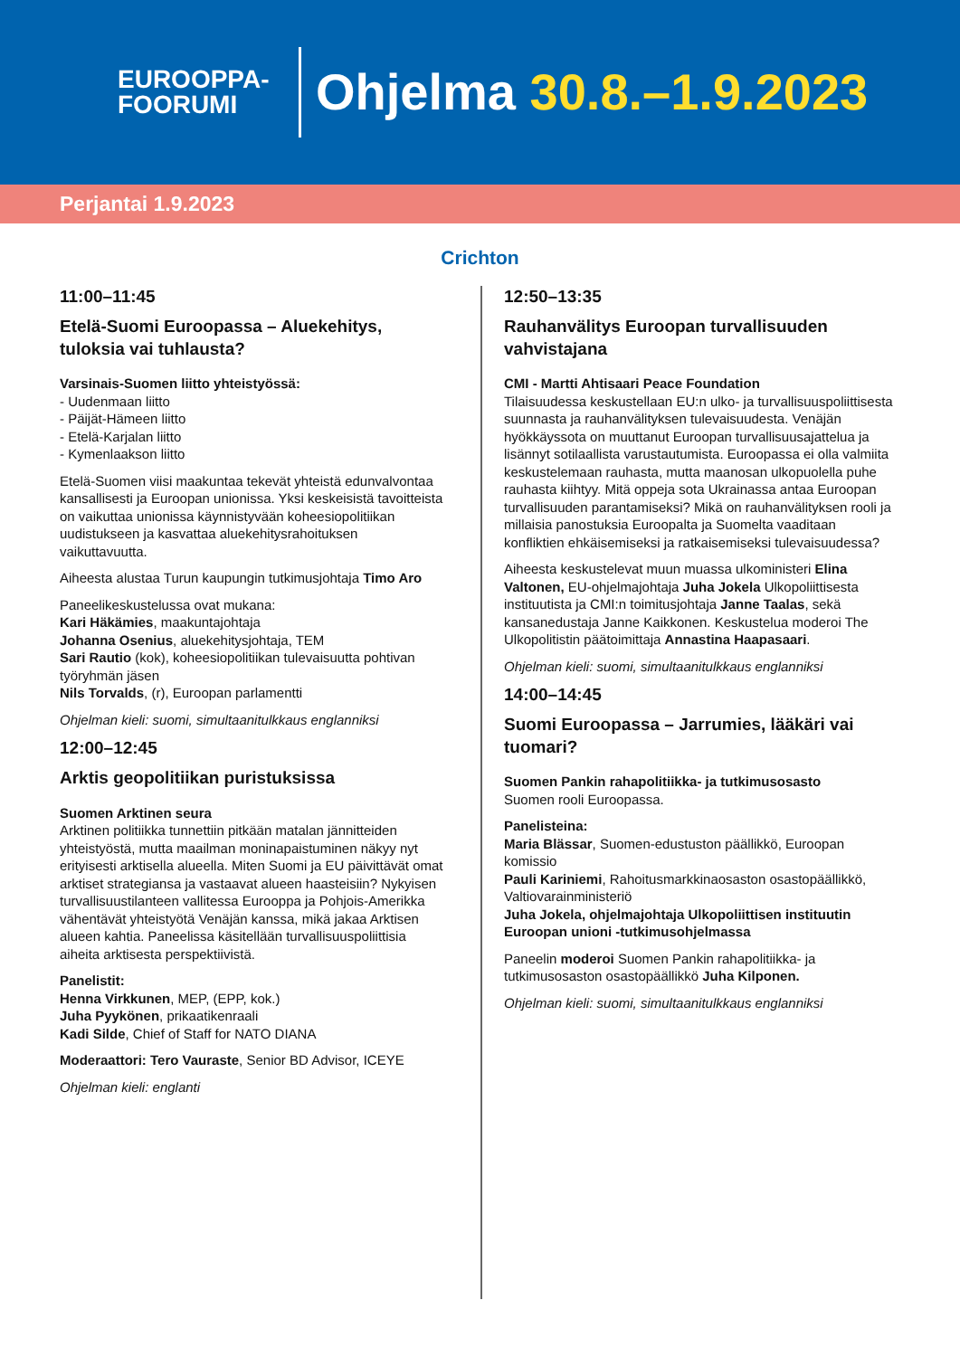EUROOPPA-
FOORUMI
Ohjelma 30.8.–1.9.2023
Perjantai 1.9.2023
Crichton
11:00–11:45
Etelä-Suomi Euroopassa – Aluekehitys, tuloksia vai tuhlausta?
Varsinais-Suomen liitto yhteistyössä:
- Uudenmaan liitto
- Päijät-Hämeen liitto
- Etelä-Karjalan liitto
- Kymenlaakson liitto
Etelä-Suomen viisi maakuntaa tekevät yhteistä edunvalvontaa kansallisesti ja Euroopan unionissa. Yksi keskeisistä tavoitteista on vaikuttaa unionissa käynnistyvään koheesiopolitiikan uudistukseen ja kasvattaa aluekehitysrahoituksen vaikuttavuutta.
Aiheesta alustaa Turun kaupungin tutkimusjohtaja Timo Aro
Paneelikeskustelussa ovat mukana:
Kari Häkämies, maakuntajohtaja
Johanna Osenius, aluekehitysjohtaja, TEM
Sari Rautio (kok), koheesiopolitiikan tulevaisuutta pohtivan työryhmän jäsen
Nils Torvalds, (r), Euroopan parlamentti
Ohjelman kieli: suomi, simultaanitulkkaus englanniksi
12:00–12:45
Arktis geopolitiikan puristuksissa
Suomen Arktinen seura
Arktinen politiikka tunnettiin pitkään matalan jännitteiden yhteistyöstä, mutta maailman moninapaistuminen näkyy nyt erityisesti arktisella alueella. Miten Suomi ja EU päivittävät omat arktiset strategiansa ja vastaavat alueen haasteisiin? Nykyisen turvallisuustilanteen vallitessa Eurooppa ja Pohjois-Amerikka vähentävät yhteistyötä Venäjän kanssa, mikä jakaa Arktisen alueen kahtia. Paneelissa käsitellään turvallisuuspoliittisia aiheita arktisesta perspektiivistä.
Panelistit:
Henna Virkkunen, MEP, (EPP, kok.)
Juha Pyykönen, prikaatikenraali
Kadi Silde, Chief of Staff for NATO DIANA
Moderaattori: Tero Vauraste, Senior BD Advisor, ICEYE
Ohjelman kieli: englanti
12:50–13:35
Rauhanvälitys Euroopan turvallisuuden vahvistajana
CMI - Martti Ahtisaari Peace Foundation
Tilaisuudessa keskustellaan EU:n ulko- ja turvallisuuspoliittisesta suunnasta ja rauhanvälityksen tulevaisuudesta. Venäjän hyökkäyssota on muuttanut Euroopan turvallisuusajattelua ja lisännyt sotilaallista varustautumista. Euroopassa ei olla valmiita keskustelemaan rauhasta, mutta maanosan ulkopuolella puhe rauhasta kiihtyy. Mitä oppeja sota Ukrainassa antaa Euroopan turvallisuuden parantamiseksi? Mikä on rauhanvälityksen rooli ja millaisia panostuksia Euroopalta ja Suomelta vaaditaan konfliktien ehkäisemiseksi ja ratkaisemiseksi tulevaisuudessa?
Aiheesta keskustelevat muun muassa ulkoministeri Elina Valtonen, EU-ohjelmajohtaja Juha Jokela Ulkopoliittisesta instituutista ja CMI:n toimitusjohtaja Janne Taalas, sekä kansanedustaja Janne Kaikkonen. Keskustelua moderoi The Ulkopolitistin päätoimittaja Annastina Haapasaari.
Ohjelman kieli: suomi, simultaanitulkkaus englanniksi
14:00–14:45
Suomi Euroopassa – Jarrumies, lääkäri vai tuomari?
Suomen Pankin rahapolitiikka- ja tutkimusosasto
Suomen rooli Euroopassa.
Panelisteina:
Maria Blässar, Suomen-edustuston päällikkö, Euroopan komissio
Pauli Kariniemi, Rahoitusmarkkinaosaston osastopäällikkö, Valtiovarainministeriö
Juha Jokela, ohjelmajohtaja Ulkopoliittisen instituutin Euroopan unioni -tutkimusohjelmassa
Paneelin moderoi Suomen Pankin rahapolitiikka- ja tutkimusosaston osastopäällikkö Juha Kilponen.
Ohjelman kieli: suomi, simultaanitulkkaus englanniksi